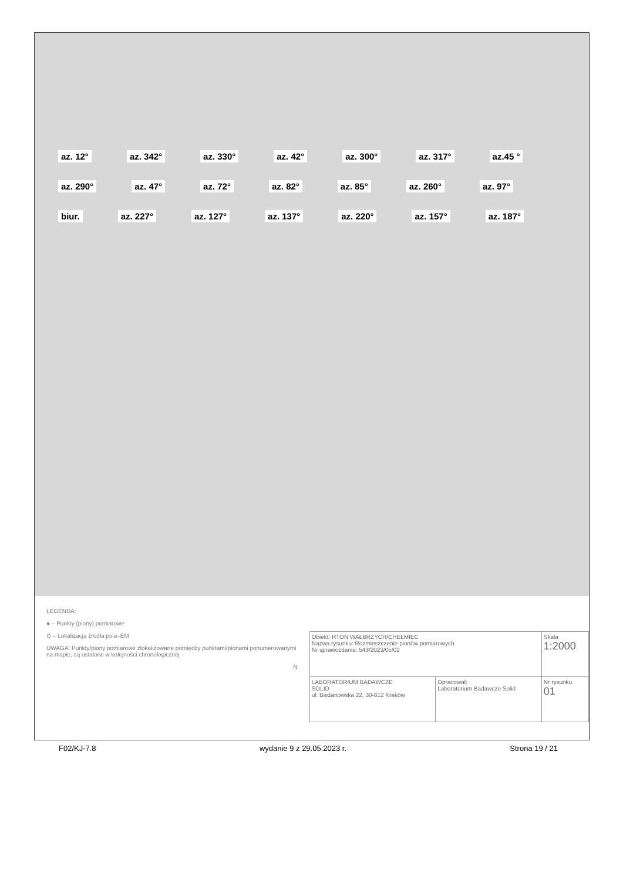az. 12° az. 342° az. 330° az. 42° az. 300° az. 317° az.45 ° az. 290° az. 47° az. 72° az. 82° az. 85° az. 260° az. 97° biur. az. 227° az. 127° az. 137° az. 220° az. 157° az. 187°
LEGENDA:
● – Punkty (piony) pomiarowe
⊙ – Lokalizacja źródła pola–EM
UWAGA: Punkty/piony pomiarowe zlokalizowane pomiędzy punktami/pionami ponumerowanymi na mapie, są ustalone w kolejności chronologicznej
N
| Obiekt: RTON WAŁBRZYCH/CHEŁMIEC Nazwa rysunku: Rozmieszczenie pionów pomiarowych Nr sprawozdania: 543/2023/05/02 | | Skala 1:2000 |
| LABORATORIUM BADAWCZE SOLID ul. Bieżanowska 22, 30-812 Kraków | Opracował: Laboratorium Badawcze Solid | Nr rysunku 01 |
F02/KJ-7.8 wydanie 9 z 29.05.2023 r. Strona 19 / 21